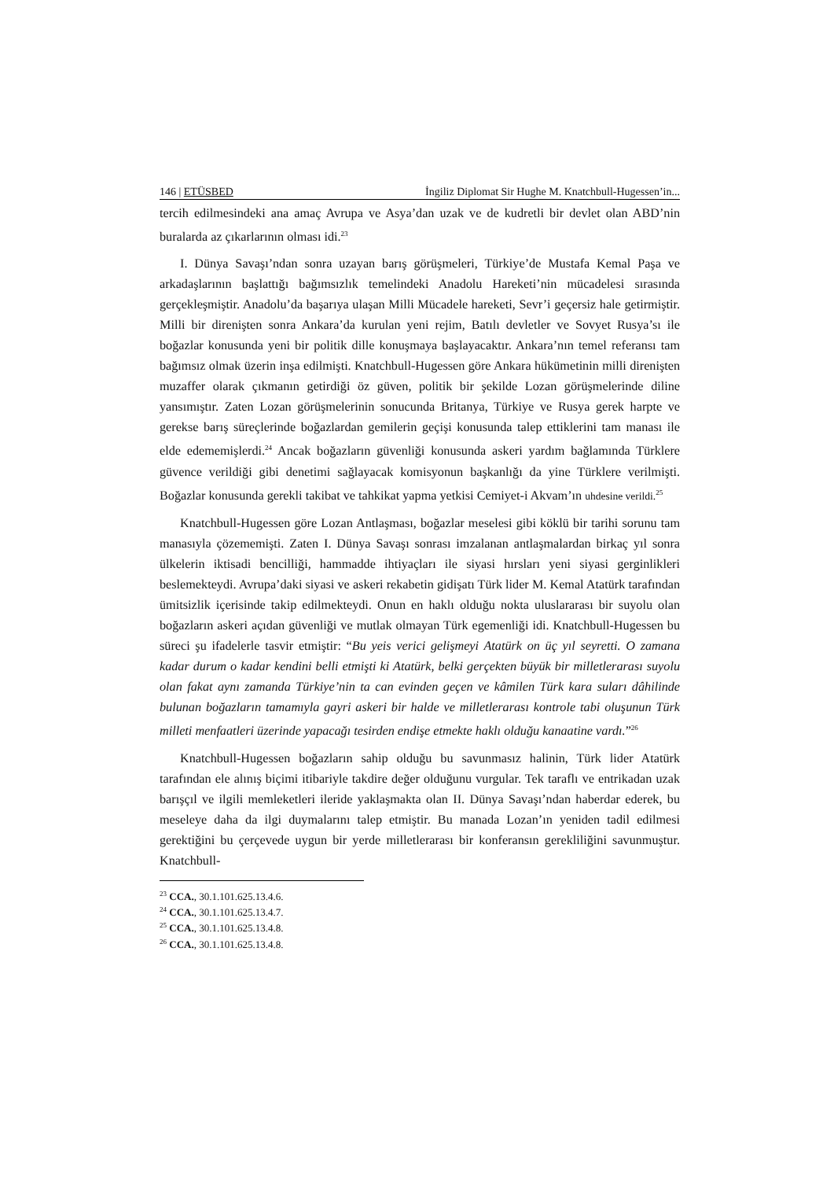146 | ETÜSBED İngiliz Diplomat Sir Hughe M. Knatchbull-Hugessen’in...
tercih edilmesindeki ana amaç Avrupa ve Asya’dan uzak ve de kudretli bir devlet olan ABD’nin buralarda az çıkarlarının olması idi.<sup>23</sup>
I. Dünya Savaşı’ndan sonra uzayan barış görüşmeleri, Türkiye’de Mustafa Kemal Paşa ve arkadaşlarının başlattığı bağımsızlık temelindeki Anadolu Hareketi’nin mücadelesi sırasında gerçekleşmiştir. Anadolu’da başarıya ulaşan Milli Mücadele hareketi, Sevr’i geçersiz hale getirmiştir. Milli bir direnişten sonra Ankara’da kurulan yeni rejim, Batılı devletler ve Sovyet Rusya’sı ile boğazlar konusunda yeni bir politik dille konuşmaya başlayacaktır. Ankara’nın temel referansı tam bağımsız olmak üzerin inşa edilmişti. Knatchbull-Hugessen göre Ankara hükümetinin milli direnişten muzaffer olarak çıkmanın getirdiği öz güven, politik bir şekilde Lozan görüşmelerinde diline yansımıştır. Zaten Lozan görüşmelerinin sonucunda Britanya, Türkiye ve Rusya gerek harpte ve gerekse barış süreçlerinde boğazlardan gemilerin geçişi konusunda talep ettiklerini tam manası ile elde edememişlerdi.<sup>24</sup> Ancak boğazların güvenliği konusunda askeri yardım bağlamında Türklere güvence verildiği gibi denetimi sağlayacak komisyonun başkanlığı da yine Türklere verilmişti. Boğazlar konusunda gerekli takibat ve tahkikat yapma yetkisi Cemiyet-i Akvam’ın uhdesine verildi.<sup>25</sup>
Knatchbull-Hugessen göre Lozan Antlaşması, boğazlar meselesi gibi köklü bir tarihi sorunu tam manasıyla çözememişti. Zaten I. Dünya Savaşı sonrası imzalanan antlaşmalardan birkaç yıl sonra ülkelerin iktisadi bencilliği, hammadde ihtiyaçları ile siyasi hırsları yeni siyasi gerginlikleri beslemekteydi. Avrupa’daki siyasi ve askeri rekabetin gidişatı Türk lider M. Kemal Atatürk tarafından ümitsizlik içerisinde takip edilmekteydi. Onun en haklı olduğu nokta uluslararası bir suyolu olan boğazların askeri açıdan güvenliği ve mutlak olmayan Türk egemenliği idi. Knatchbull-Hugessen bu süreci şu ifadelerle tasvir etmiştir: “Bu yeis verici gelişmeyi Atatürk on üç yıl seyretti. O zamana kadar durum o kadar kendini belli etmişti ki Atatürk, belki gerçekten büyük bir milletlerarası suyolu olan fakat aynı zamanda Türkiye’nin ta can evinden geçen ve kâmilen Türk kara suları dâhilinde bulunan boğazların tamamıyla gayri askeri bir halde ve milletlerarası kontrole tabi oluşunun Türk milleti menfaatleri üzerinde yapacağı tesirden endişe etmekte haklı olduğu kanaatine vardı.”<sup>26</sup>
Knatchbull-Hugessen boğazların sahip olduğu bu savunmasız halinin, Türk lider Atatürk tarafından ele alınış biçimi itibariyle takdire değer olduğunu vurgular. Tek taraflı ve entrikadan uzak barışçıl ve ilgili memleketleri ileride yaklaşmakta olan II. Dünya Savaşı’ndan haberdar ederek, bu meseleye daha da ilgi duymalarını talep etmiştir. Bu manada Lozan’ın yeniden tadil edilmesi gerektiğini bu çerçevede uygun bir yerde milletlerarası bir konferansın gerekliliğini savunmuştur. Knatchbull-
<sup>23</sup> CCA., 30.1.101.625.13.4.6.
<sup>24</sup> CCA., 30.1.101.625.13.4.7.
<sup>25</sup> CCA., 30.1.101.625.13.4.8.
<sup>26</sup> CCA., 30.1.101.625.13.4.8.